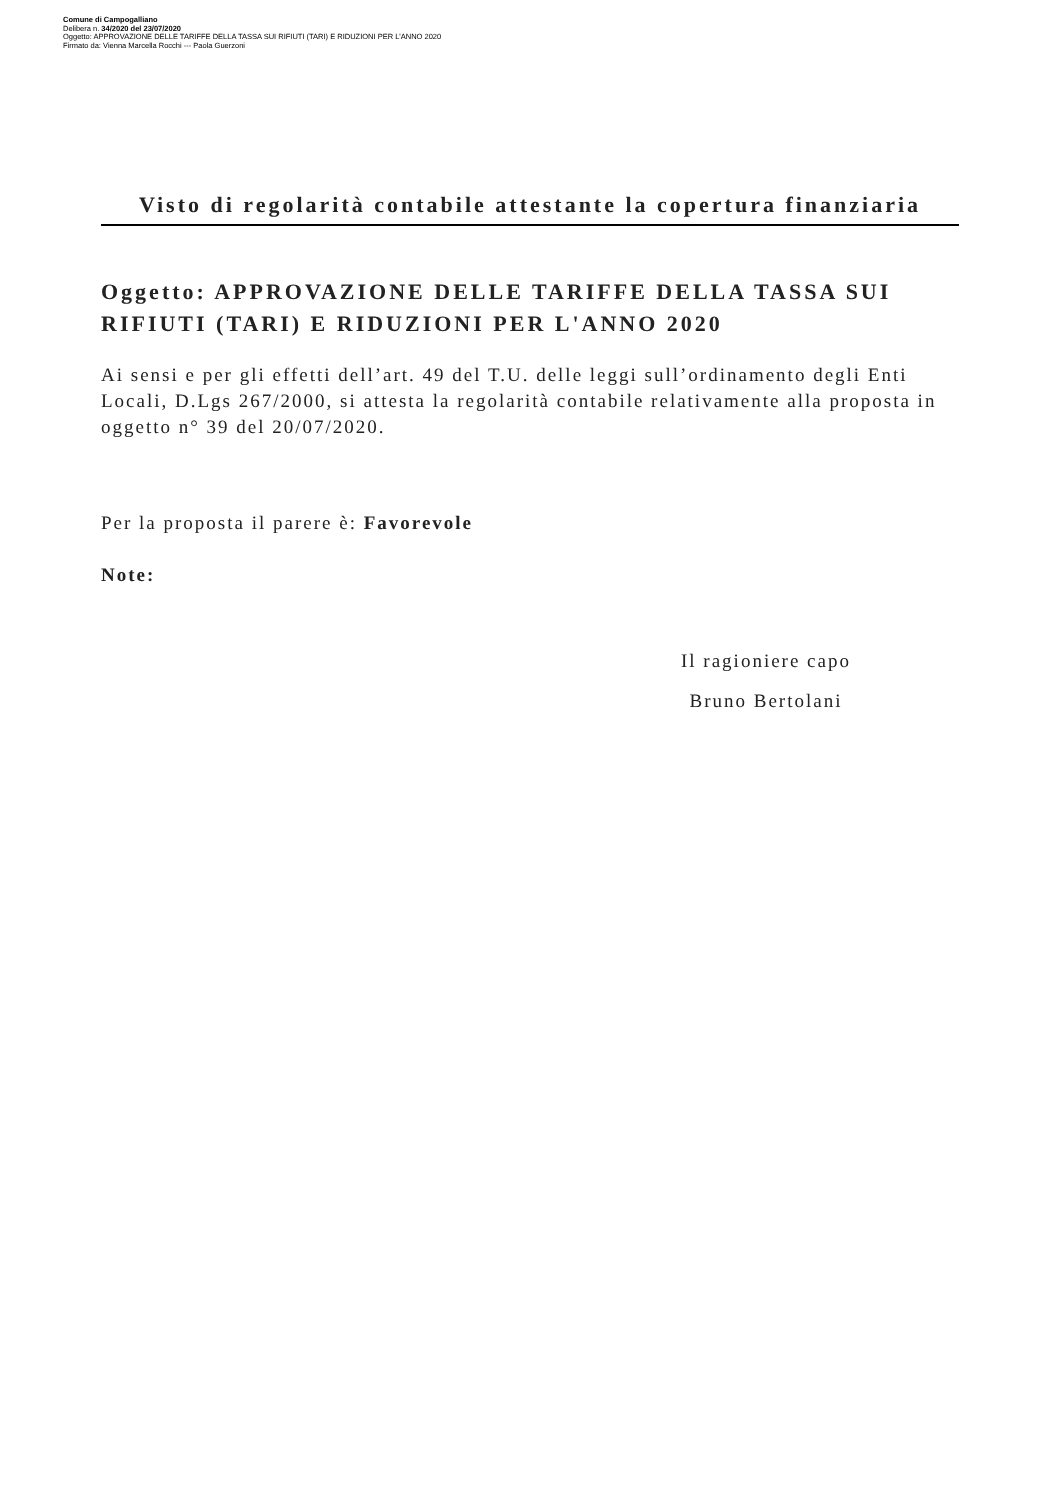Comune di Campogalliano
Delibera n. 34/2020 del 23/07/2020
Oggetto: APPROVAZIONE DELLE TARIFFE DELLA TASSA SUI RIFIUTI (TARI) E RIDUZIONI PER L'ANNO 2020
Firmato da: Vienna Marcella Rocchi --- Paola Guerzoni
Visto di regolarità contabile attestante la copertura finanziaria
Oggetto: APPROVAZIONE DELLE TARIFFE DELLA TASSA SUI RIFIUTI (TARI) E RIDUZIONI PER L'ANNO 2020
Ai sensi e per gli effetti dell’art. 49 del T.U. delle leggi sull’ordinamento degli Enti Locali, D.Lgs 267/2000, si attesta la regolarità contabile relativamente alla proposta in oggetto n° 39 del 20/07/2020.
Per la proposta il parere è: Favorevole
Note:
Il ragioniere capo
Bruno Bertolani